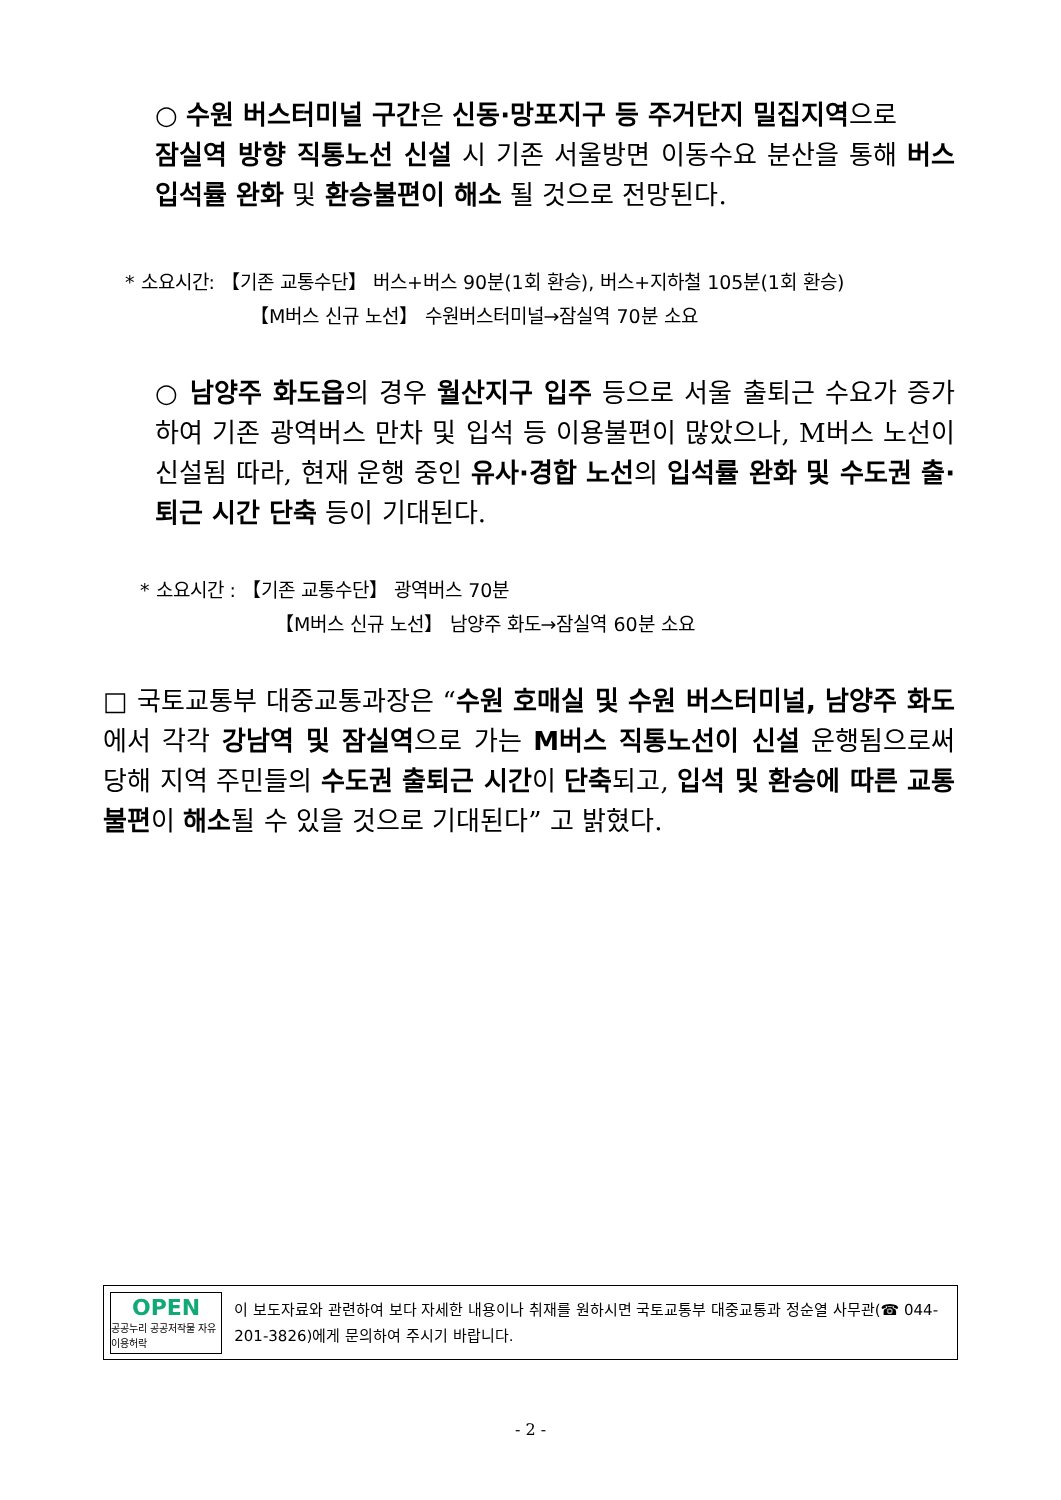○ 수원 버스터미널 구간은 신동·망포지구 등 주거단지 밀집지역으로
잠실역 방향 직통노선 신설 시 기존 서울방면 이동수요 분산을 통해 버스 입석률 완화 및 환승불편이 해소 될 것으로 전망된다.
* 소요시간: 【기존 교통수단】 버스+버스 90분(1회 환승), 버스+지하철 105분(1회 환승)
【M버스 신규 노선】 수원버스터미널→잠실역 70분 소요
○ 남양주 화도읍의 경우 월산지구 입주 등으로 서울 출퇴근 수요가 증가하여 기존 광역버스 만차 및 입석 등 이용불편이 많았으나, M버스 노선이 신설됨 따라, 현재 운행 중인 유사·경합 노선의 입석률 완화 및 수도권 출·퇴근 시간 단축 등이 기대된다.
* 소요시간 : 【기존 교통수단】 광역버스 70분
【M버스 신규 노선】 남양주 화도→잠실역 60분 소요
□ 국토교통부 대중교통과장은 “수원 호매실 및 수원 버스터미널, 남양주 화도에서 각각 강남역 및 잠실역으로 가는 M버스 직통노선이 신설 운행됨으로써 당해 지역 주민들의 수도권 출퇴근 시간이 단축되고, 입석 및 환승에 따른 교통불편이 해소될 수 있을 것으로 기대된다” 고 밝혔다.
OPEN
공공누리 공공저작물 자유이용허락
이 보도자료와 관련하여 보다 자세한 내용이나 취재를 원하시면 국토교통부 대중교통과 정순열 사무관(☎ 044-201-3826)에게 문의하여 주시기 바랍니다.
- 2 -